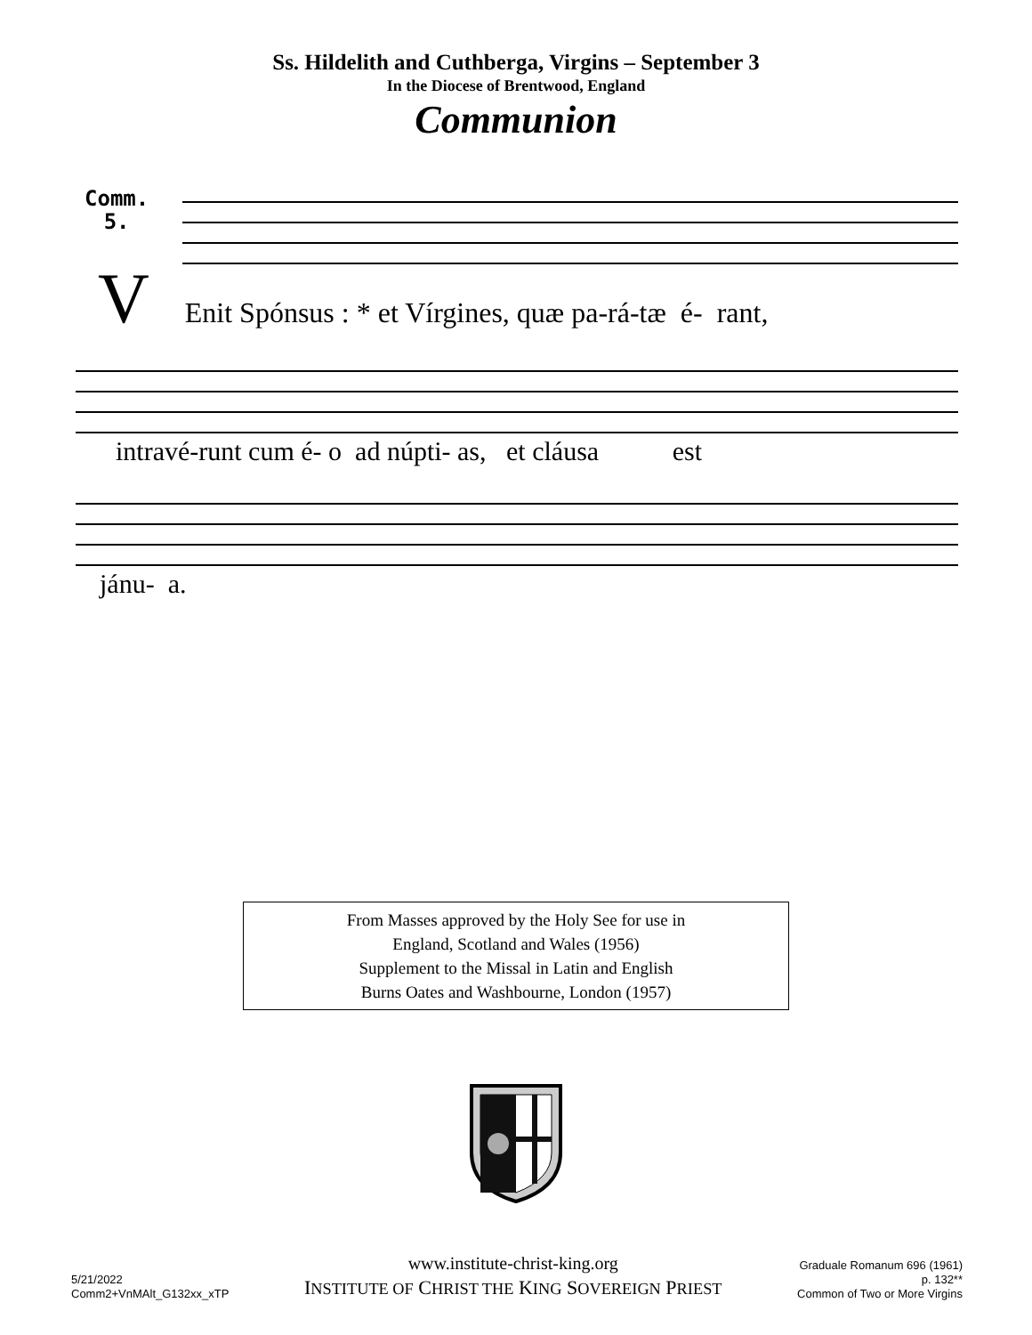Ss. Hildelith and Cuthberga, Virgins – September 3
In the Diocese of Brentwood, England
Communion
Comm.
5.
V Enit Spónsus : * et Vírgines, quæ pa-rá-tæ é- rant,
intravé-runt cum é- o ad núpti- as, et cláusa est
jánu- a.
From Masses approved by the Holy See for use in
England, Scotland and Wales (1956)
Supplement to the Missal in Latin and English
Burns Oates and Washbourne, London (1957)
5/21/2022
Comm2+VnMAlt_G132xx_xTP
www.institute-christ-king.org
INSTITUTE OF CHRIST THE KING SOVEREIGN PRIEST
Graduale Romanum 696 (1961)
p. 132**
Common of Two or More Virgins